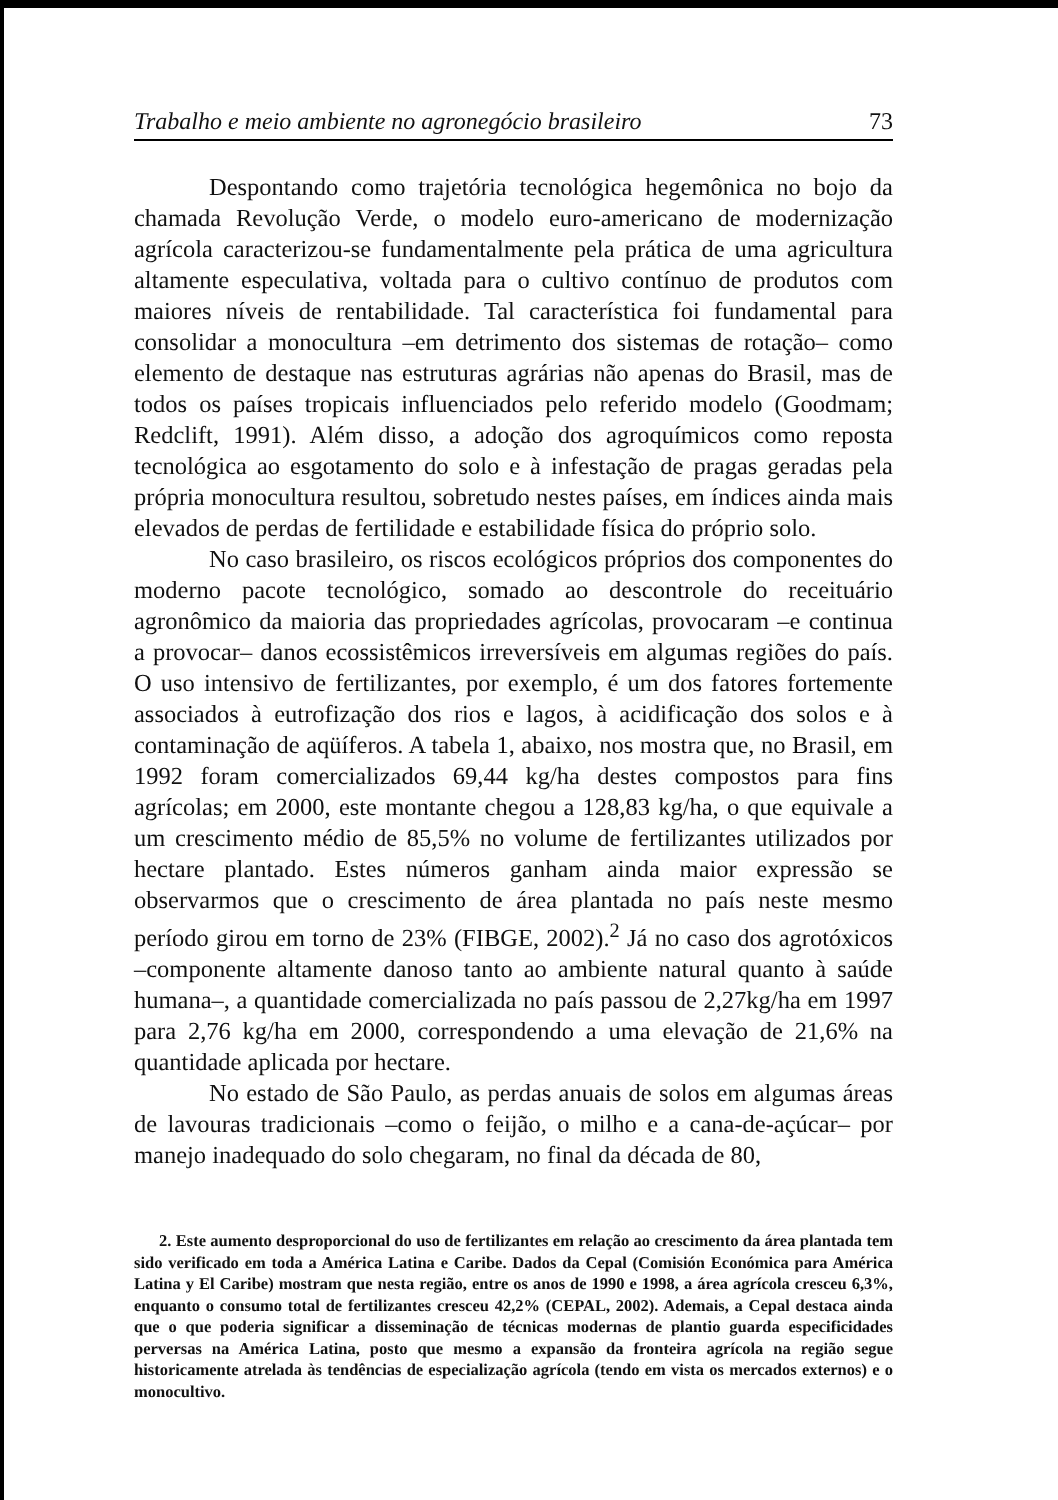Trabalho e meio ambiente no agronegócio brasileiro 73
Despontando como trajetória tecnológica hegemônica no bojo da chamada Revolução Verde, o modelo euro-americano de modernização agrícola caracterizou-se fundamentalmente pela prática de uma agricultura altamente especulativa, voltada para o cultivo contínuo de produtos com maiores níveis de rentabilidade. Tal característica foi fundamental para consolidar a monocultura –em detrimento dos sistemas de rotação– como elemento de destaque nas estruturas agrárias não apenas do Brasil, mas de todos os países tropicais influenciados pelo referido modelo (Goodmam; Redclift, 1991). Além disso, a adoção dos agroquímicos como reposta tecnológica ao esgotamento do solo e à infestação de pragas geradas pela própria monocultura resultou, sobretudo nestes países, em índices ainda mais elevados de perdas de fertilidade e estabilidade física do próprio solo.
No caso brasileiro, os riscos ecológicos próprios dos componentes do moderno pacote tecnológico, somado ao descontrole do receituário agronômico da maioria das propriedades agrícolas, provocaram –e continua a provocar– danos ecossistêmicos irreversíveis em algumas regiões do país. O uso intensivo de fertilizantes, por exemplo, é um dos fatores fortemente associados à eutrofização dos rios e lagos, à acidificação dos solos e à contaminação de aqüíferos. A tabela 1, abaixo, nos mostra que, no Brasil, em 1992 foram comercializados 69,44 kg/ha destes compostos para fins agrícolas; em 2000, este montante chegou a 128,83 kg/ha, o que equivale a um crescimento médio de 85,5% no volume de fertilizantes utilizados por hectare plantado. Estes números ganham ainda maior expressão se observarmos que o crescimento de área plantada no país neste mesmo período girou em torno de 23% (FIBGE, 2002).<sup>2</sup> Já no caso dos agrotóxicos –componente altamente danoso tanto ao ambiente natural quanto à saúde humana–, a quantidade comercializada no país passou de 2,27kg/ha em 1997 para 2,76 kg/ha em 2000, correspondendo a uma elevação de 21,6% na quantidade aplicada por hectare.
No estado de São Paulo, as perdas anuais de solos em algumas áreas de lavouras tradicionais –como o feijão, o milho e a cana-de-açúcar– por manejo inadequado do solo chegaram, no final da década de 80,
2. Este aumento desproporcional do uso de fertilizantes em relação ao crescimento da área plantada tem sido verificado em toda a América Latina e Caribe. Dados da Cepal (Comisión Económica para América Latina y El Caribe) mostram que nesta região, entre os anos de 1990 e 1998, a área agrícola cresceu 6,3%, enquanto o consumo total de fertilizantes cresceu 42,2% (CEPAL, 2002). Ademais, a Cepal destaca ainda que o que poderia significar a disseminação de técnicas modernas de plantio guarda especificidades perversas na América Latina, posto que mesmo a expansão da fronteira agrícola na região segue historicamente atrelada às tendências de especialização agrícola (tendo em vista os mercados externos) e o monocultivo.